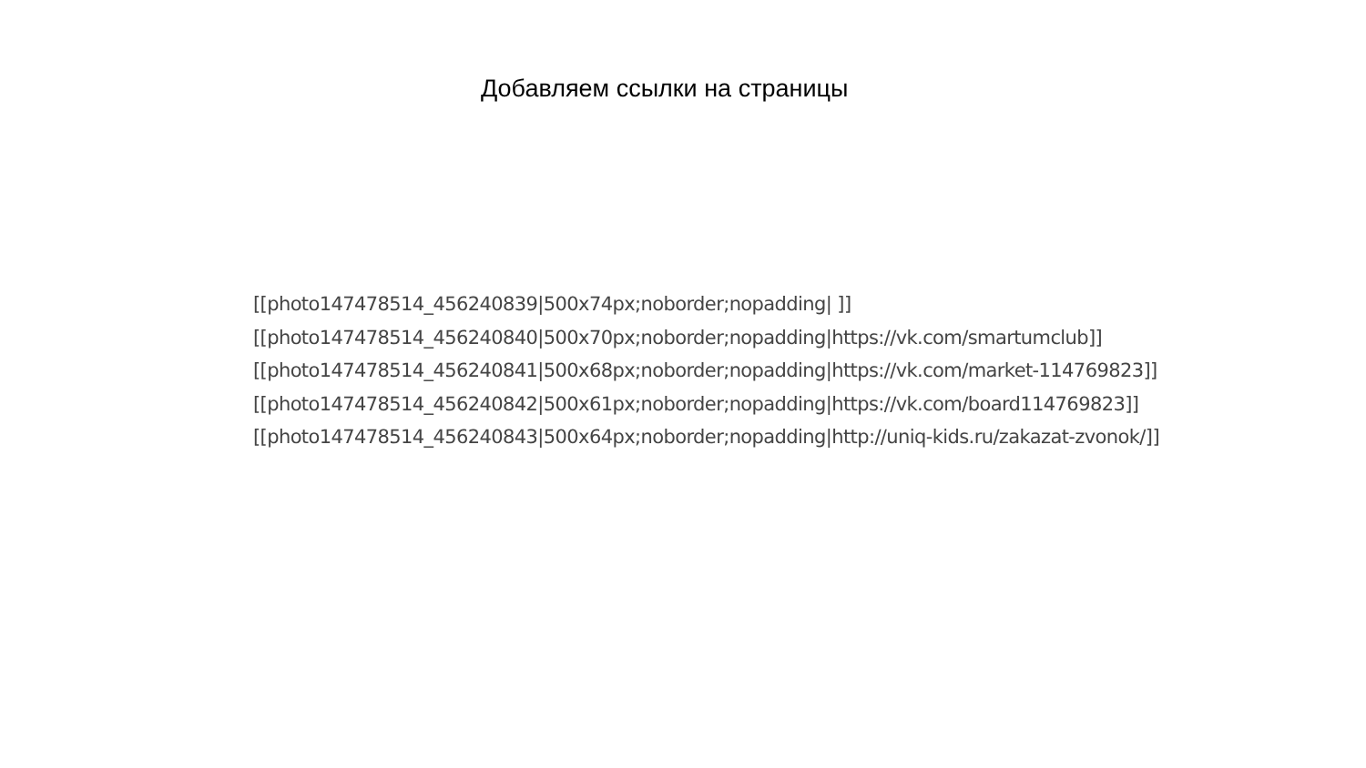Добавляем ссылки на страницы
[[photo147478514_456240839|500x74px;noborder;nopadding| ]]
[[photo147478514_456240840|500x70px;noborder;nopadding|https://vk.com/smartumclub]]
[[photo147478514_456240841|500x68px;noborder;nopadding|https://vk.com/market-114769823]]
[[photo147478514_456240842|500x61px;noborder;nopadding|https://vk.com/board114769823]]
[[photo147478514_456240843|500x64px;noborder;nopadding|http://uniq-kids.ru/zakazat-zvonok/]]